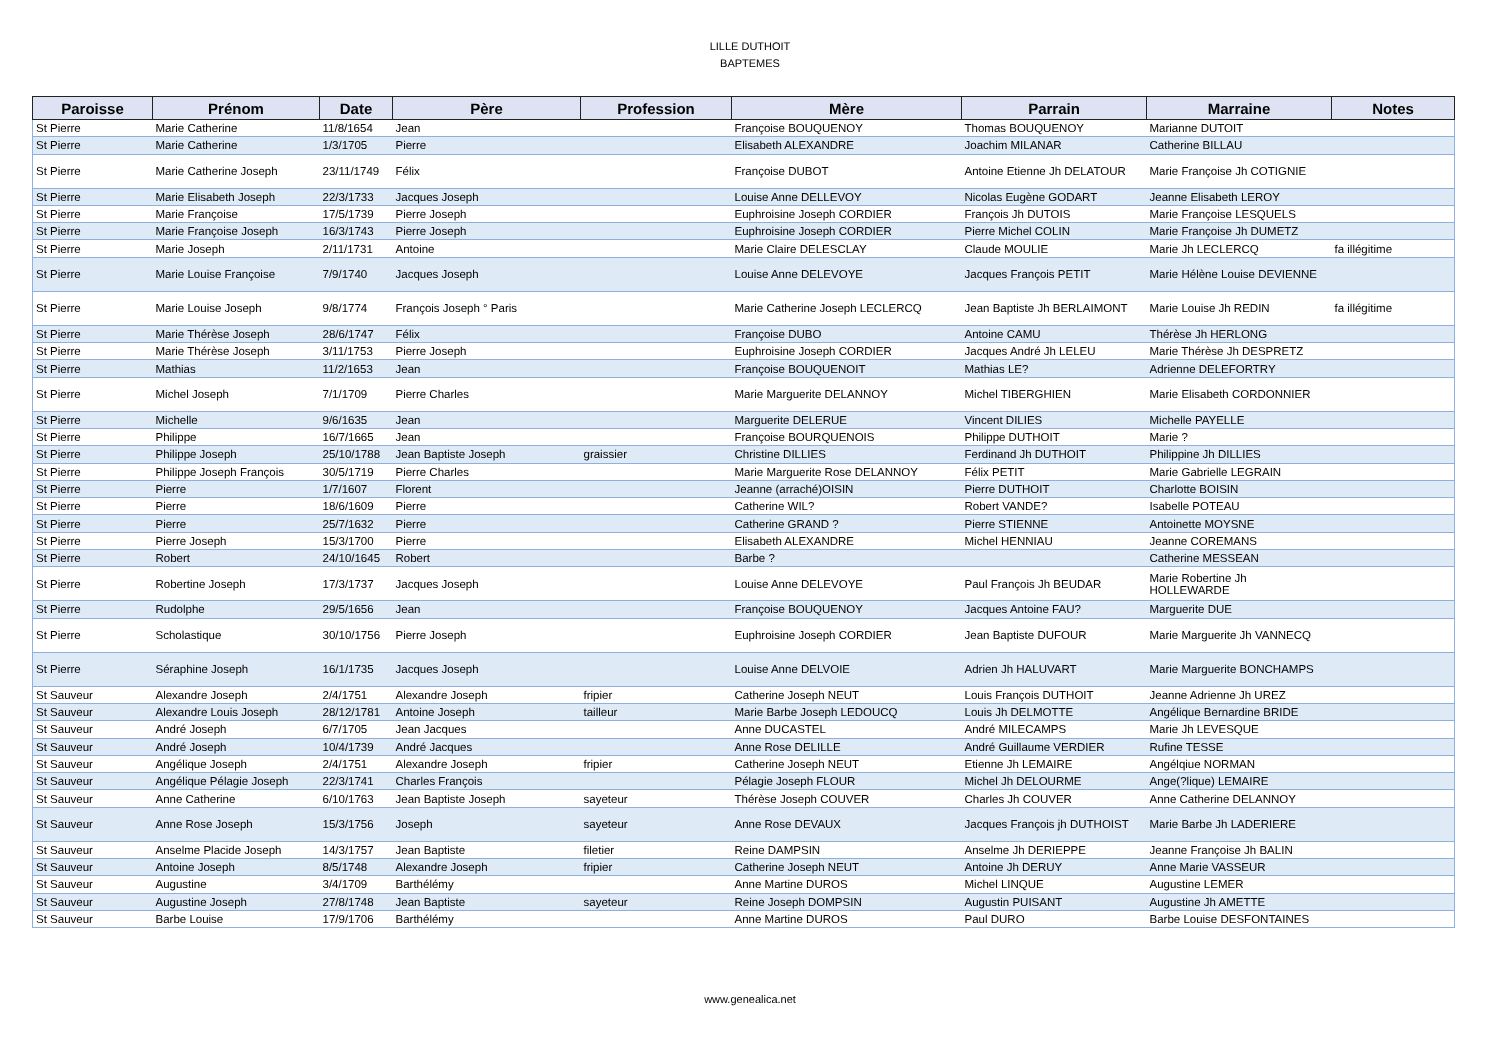LILLE DUTHOIT
BAPTEMES
| Paroisse | Prénom | Date | Père | Profession | Mère | Parrain | Marraine | Notes |
| --- | --- | --- | --- | --- | --- | --- | --- | --- |
| St Pierre | Marie Catherine | 11/8/1654 | Jean | | Françoise BOUQUENOY | Thomas BOUQUENOY | Marianne DUTOIT | |
| St Pierre | Marie Catherine | 1/3/1705 | Pierre | | Elisabeth ALEXANDRE | Joachim MILANAR | Catherine BILLAU | |
| St Pierre | Marie Catherine Joseph | 23/11/1749 | Félix | | Françoise DUBOT | Antoine Etienne Jh DELATOUR | Marie Françoise Jh COTIGNIE | |
| St Pierre | Marie Elisabeth Joseph | 22/3/1733 | Jacques Joseph | | Louise Anne DELLEVOY | Nicolas Eugène GODART | Jeanne Elisabeth LEROY | |
| St Pierre | Marie Françoise | 17/5/1739 | Pierre Joseph | | Euphroisine Joseph CORDIER | François Jh DUTOIS | Marie Françoise LESQUELS | |
| St Pierre | Marie Françoise Joseph | 16/3/1743 | Pierre Joseph | | Euphroisine Joseph CORDIER | Pierre Michel COLIN | Marie Françoise Jh DUMETZ | |
| St Pierre | Marie Joseph | 2/11/1731 | Antoine | | Marie Claire DELESCLAY | Claude MOULIE | Marie Jh LECLERCQ | fa illégitime |
| St Pierre | Marie Louise Françoise | 7/9/1740 | Jacques Joseph | | Louise Anne DELEVOYE | Jacques François PETIT | Marie Hélène Louise DEVIENNE | |
| St Pierre | Marie Louise Joseph | 9/8/1774 | François Joseph ° Paris | | Marie Catherine Joseph LECLERCQ | Jean Baptiste Jh BERLAIMONT | Marie Louise Jh REDIN | fa illégitime |
| St Pierre | Marie Thérèse Joseph | 28/6/1747 | Félix | | Françoise DUBO | Antoine CAMU | Thérèse Jh HERLONG | |
| St Pierre | Marie Thérèse Joseph | 3/11/1753 | Pierre Joseph | | Euphroisine Joseph CORDIER | Jacques André Jh LELEU | Marie Thérèse Jh DESPRETZ | |
| St Pierre | Mathias | 11/2/1653 | Jean | | Françoise BOUQUENOIT | Mathias LE? | Adrienne DELEFORTRY | |
| St Pierre | Michel Joseph | 7/1/1709 | Pierre Charles | | Marie Marguerite DELANNOY | Michel TIBERGHIEN | Marie Elisabeth CORDONNIER | |
| St Pierre | Michelle | 9/6/1635 | Jean | | Marguerite DELERUE | Vincent DILIES | Michelle PAYELLE | |
| St Pierre | Philippe | 16/7/1665 | Jean | | Françoise BOURQUENOIS | Philippe DUTHOIT | Marie ? | |
| St Pierre | Philippe Joseph | 25/10/1788 | Jean Baptiste Joseph | graissier | Christine DILLIES | Ferdinand Jh DUTHOIT | Philippine Jh DILLIES | |
| St Pierre | Philippe Joseph François | 30/5/1719 | Pierre Charles | | Marie Marguerite Rose DELANNOY | Félix PETIT | Marie Gabrielle LEGRAIN | |
| St Pierre | Pierre | 1/7/1607 | Florent | | Jeanne (arraché)OISIN | Pierre DUTHOIT | Charlotte BOISIN | |
| St Pierre | Pierre | 18/6/1609 | Pierre | | Catherine WIL? | Robert VANDE? | Isabelle POTEAU | |
| St Pierre | Pierre | 25/7/1632 | Pierre | | Catherine GRAND ? | Pierre STIENNE | Antoinette MOYSNE | |
| St Pierre | Pierre Joseph | 15/3/1700 | Pierre | | Elisabeth ALEXANDRE | Michel HENNIAU | Jeanne COREMANS | |
| St Pierre | Robert | 24/10/1645 | Robert | | Barbe ? | | Catherine MESSEAN | |
| St Pierre | Robertine Joseph | 17/3/1737 | Jacques Joseph | | Louise Anne DELEVOYE | Paul François Jh BEUDAR | Marie Robertine Jh HOLLEWARDE | |
| St Pierre | Rudolphe | 29/5/1656 | Jean | | Françoise BOUQUENOY | Jacques Antoine FAU? | Marguerite DUE | |
| St Pierre | Scholastique | 30/10/1756 | Pierre Joseph | | Euphroisine Joseph CORDIER | Jean Baptiste DUFOUR | Marie Marguerite Jh VANNECQ | |
| St Pierre | Séraphine Joseph | 16/1/1735 | Jacques Joseph | | Louise Anne DELVOIE | Adrien Jh HALUVART | Marie Marguerite BONCHAMPS | |
| St Sauveur | Alexandre Joseph | 2/4/1751 | Alexandre Joseph | fripier | Catherine Joseph NEUT | Louis François DUTHOIT | Jeanne Adrienne Jh UREZ | |
| St Sauveur | Alexandre Louis Joseph | 28/12/1781 | Antoine Joseph | tailleur | Marie Barbe Joseph LEDOUCQ | Louis Jh DELMOTTE | Angélique Bernardine BRIDE | |
| St Sauveur | André Joseph | 6/7/1705 | Jean Jacques | | Anne DUCASTEL | André MILECAMPS | Marie Jh LEVESQUE | |
| St Sauveur | André Joseph | 10/4/1739 | André Jacques | | Anne Rose DELILLE | André Guillaume VERDIER | Rufine TESSE | |
| St Sauveur | Angélique Joseph | 2/4/1751 | Alexandre Joseph | fripier | Catherine Joseph NEUT | Etienne Jh LEMAIRE | Angélqiue NORMAN | |
| St Sauveur | Angélique Pélagie Joseph | 22/3/1741 | Charles François | | Pélagie Joseph FLOUR | Michel Jh DELOURME | Ange(?lique) LEMAIRE | |
| St Sauveur | Anne Catherine | 6/10/1763 | Jean Baptiste Joseph | sayeteur | Thérèse Joseph COUVER | Charles Jh COUVER | Anne Catherine DELANNOY | |
| St Sauveur | Anne Rose Joseph | 15/3/1756 | Joseph | sayeteur | Anne Rose DEVAUX | Jacques François jh DUTHOIST | Marie Barbe Jh LADERIERE | |
| St Sauveur | Anselme Placide Joseph | 14/3/1757 | Jean Baptiste | filetier | Reine DAMPSIN | Anselme Jh DERIEPPE | Jeanne Françoise Jh BALIN | |
| St Sauveur | Antoine Joseph | 8/5/1748 | Alexandre Joseph | fripier | Catherine Joseph NEUT | Antoine Jh DERUY | Anne Marie VASSEUR | |
| St Sauveur | Augustine | 3/4/1709 | Barthélémy | | Anne Martine DUROS | Michel LINQUE | Augustine LEMER | |
| St Sauveur | Augustine Joseph | 27/8/1748 | Jean Baptiste | sayeteur | Reine Joseph DOMPSIN | Augustin PUISANT | Augustine Jh AMETTE | |
| St Sauveur | Barbe Louise | 17/9/1706 | Barthélémy | | Anne Martine DUROS | Paul DURO | Barbe Louise DESFONTAINES | |
www.genealica.net